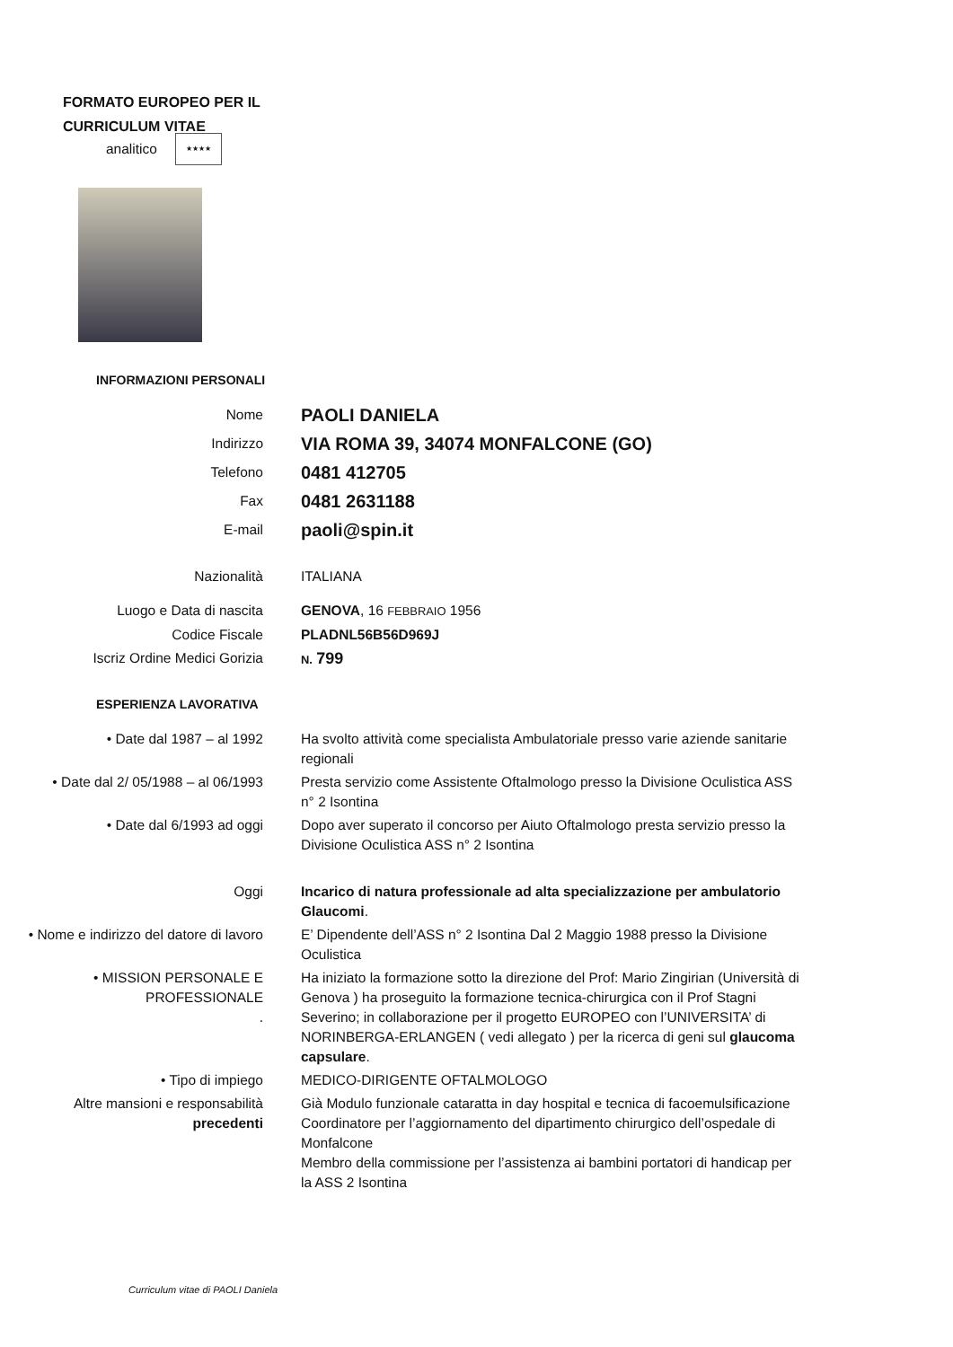FORMATO EUROPEO PER IL
CURRICULUM VITAE
analitico
★★★★
INFORMAZIONI PERSONALI
Nome
PAOLI DANIELA
Indirizzo
VIA ROMA 39, 34074 MONFALCONE (GO)
Telefono
0481 412705
Fax
0481 2631188
E-mail
paoli@spin.it
Nazionalità ITALIANA
Luogo e Data di nascita GENOVA, 16 FEBBRAIO 1956
Codice Fiscale PLADNL56B56D969J
Iscriz Ordine Medici Gorizia
N. 799
ESPERIENZA LAVORATIVA
• Date dal 1987 – al 1992 Ha svolto attività come specialista Ambulatoriale presso varie aziende sanitarie regionali
• Date dal 2/ 05/1988 – al 06/1993
Presta servizio come Assistente Oftalmologo presso la Divisione Oculistica ASS n° 2 Isontina
• Date dal 6/1993 ad oggi Dopo aver superato il concorso per Aiuto Oftalmologo presta servizio presso la Divisione Oculistica ASS n° 2 Isontina
Oggi Incarico di natura professionale ad alta specializzazione per ambulatorio Glaucomi.
• Nome e indirizzo del datore di lavoro
E’ Dipendente dell’ASS n° 2 Isontina Dal 2 Maggio 1988 presso la Divisione Oculistica
• MISSION PERSONALE E PROFESSIONALE
.
Ha iniziato la formazione sotto la direzione del Prof: Mario Zingirian (Università di Genova ) ha proseguito la formazione tecnica-chirurgica con il Prof Stagni Severino; in collaborazione per il progetto EUROPEO con l’UNIVERSITA’ di NORINBERGA-ERLANGEN ( vedi allegato ) per la ricerca di geni sul glaucoma capsulare.
• Tipo di impiego MEDICO-DIRIGENTE OFTALMOLOGO
Altre mansioni e responsabilità precedenti
Già Modulo funzionale cataratta in day hospital e tecnica di facoemulsificazione
Coordinatore per l’aggiornamento del dipartimento chirurgico dell’ospedale di Monfalcone
Membro della commissione per l’assistenza ai bambini portatori di handicap per la ASS 2 Isontina
Curriculum vitae di PAOLI Daniela